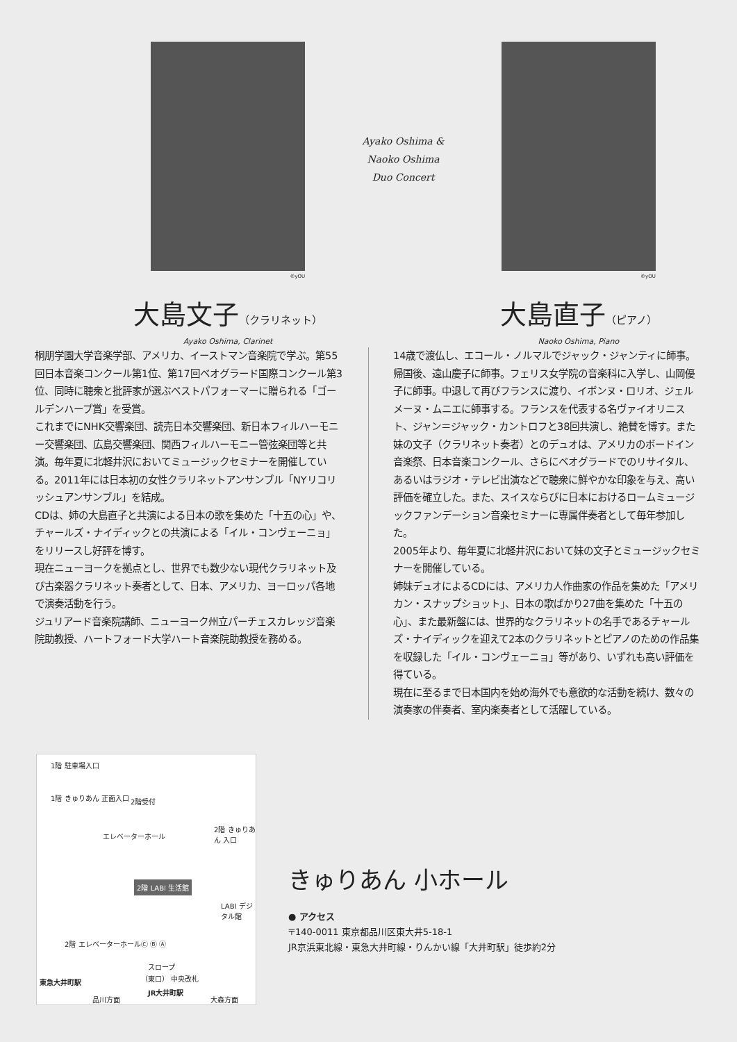©yOU
大島文子（クラリネット）
Ayako Oshima, Clarinet
Ayako Oshima &
Naoko Oshima
Duo Concert
©yOU
大島直子（ピアノ）
Naoko Oshima, Piano
桐朋学園大学音楽学部、アメリカ、イーストマン音楽院で学ぶ。第55回日本音楽コンクール第1位、第17回ベオグラード国際コンクール第3位、同時に聴衆と批評家が選ぶベストパフォーマーに贈られる「ゴールデンハープ賞」を受賞。
これまでにNHK交響楽団、読売日本交響楽団、新日本フィルハーモニー交響楽団、広島交響楽団、関西フィルハーモニー管弦楽団等と共演。毎年夏に北軽井沢においてミュージックセミナーを開催している。2011年には日本初の女性クラリネットアンサンブル「NYリコリッシュアンサンブル」を結成。
CDは、姉の大島直子と共演による日本の歌を集めた「十五の心」や、チャールズ・ナイディックとの共演による「イル・コンヴェーニョ」をリリースし好評を博す。
現在ニューヨークを拠点とし、世界でも数少ない現代クラリネット及び古楽器クラリネット奏者として、日本、アメリカ、ヨーロッパ各地で演奏活動を行う。
ジュリアード音楽院講師、ニューヨーク州立パーチェスカレッジ音楽院助教授、ハートフォード大学ハート音楽院助教授を務める。
14歳で渡仏し、エコール・ノルマルでジャック・ジャンティに師事。帰国後、遠山慶子に師事。フェリス女学院の音楽科に入学し、山岡優子に師事。中退して再びフランスに渡り、イボンヌ・ロリオ、ジェルメーヌ・ムニエに師事する。フランスを代表する名ヴァイオリニスト、ジャン＝ジャック・カントロフと38回共演し、絶賛を博す。また妹の文子（クラリネット奏者）とのデュオは、アメリカのボードイン音楽祭、日本音楽コンクール、さらにベオグラードでのリサイタル、あるいはラジオ・テレビ出演などで聴衆に鮮やかな印象を与え、高い評価を確立した。また、スイスならびに日本におけるロームミュージックファンデーション音楽セミナーに専属伴奏者として毎年参加した。
2005年より、毎年夏に北軽井沢において妹の文子とミュージックセミナーを開催している。
姉妹デュオによるCDには、アメリカ人作曲家の作品を集めた「アメリカン・スナップショット」、日本の歌ばかり27曲を集めた「十五の心」、また最新盤には、世界的なクラリネットの名手であるチャールズ・ナイディックを迎えて2本のクラリネットとピアノのための作品集を収録した「イル・コンヴェーニョ」等があり、いずれも高い評価を得ている。
現在に至るまで日本国内を始め海外でも意欲的な活動を続け、数々の演奏家の伴奏者、室内楽奏者として活躍している。
1階 駐車場入口
1階 きゅりあん 正面入口 2階受付
エレベーターホール
2階 きゅりあん 入口
2階 LABI 生活館
LABI デジタル館
2階 エレベーターホール Ⓒ Ⓑ Ⓐ
スロープ
（東口） 中央改札
JR大井町駅
品川方面 大森方面
東急大井町駅
きゅりあん 小ホール
● アクセス
〒140-0011 東京都品川区東大井5-18-1
JR京浜東北線・東急大井町線・りんかい線「大井町駅」徒歩約2分